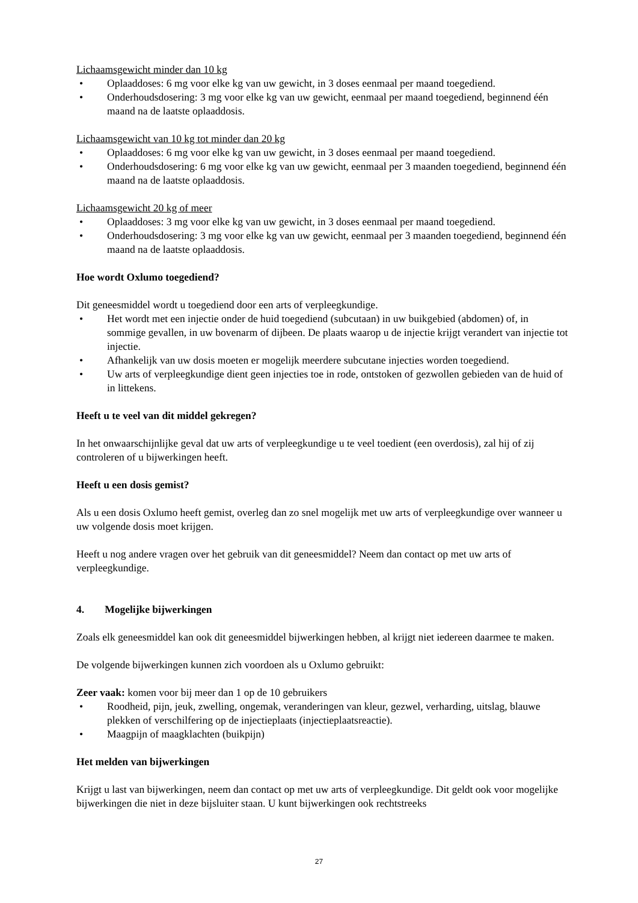Lichaamsgewicht minder dan 10 kg
• Oplaaddoses: 6 mg voor elke kg van uw gewicht, in 3 doses eenmaal per maand toegediend.
• Onderhoudsdosering: 3 mg voor elke kg van uw gewicht, eenmaal per maand toegediend, beginnend één maand na de laatste oplaaddosis.
Lichaamsgewicht van 10 kg tot minder dan 20 kg
• Oplaaddoses: 6 mg voor elke kg van uw gewicht, in 3 doses eenmaal per maand toegediend.
• Onderhoudsdosering: 6 mg voor elke kg van uw gewicht, eenmaal per 3 maanden toegediend, beginnend één maand na de laatste oplaaddosis.
Lichaamsgewicht 20 kg of meer
• Oplaaddoses: 3 mg voor elke kg van uw gewicht, in 3 doses eenmaal per maand toegediend.
• Onderhoudsdosering: 3 mg voor elke kg van uw gewicht, eenmaal per 3 maanden toegediend, beginnend één maand na de laatste oplaaddosis.
Hoe wordt Oxlumo toegediend?
Dit geneesmiddel wordt u toegediend door een arts of verpleegkundige.
• Het wordt met een injectie onder de huid toegediend (subcutaan) in uw buikgebied (abdomen) of, in sommige gevallen, in uw bovenarm of dijbeen. De plaats waarop u de injectie krijgt verandert van injectie tot injectie.
• Afhankelijk van uw dosis moeten er mogelijk meerdere subcutane injecties worden toegediend.
• Uw arts of verpleegkundige dient geen injecties toe in rode, ontstoken of gezwollen gebieden van de huid of in littekens.
Heeft u te veel van dit middel gekregen?
In het onwaarschijnlijke geval dat uw arts of verpleegkundige u te veel toedient (een overdosis), zal hij of zij controleren of u bijwerkingen heeft.
Heeft u een dosis gemist?
Als u een dosis Oxlumo heeft gemist, overleg dan zo snel mogelijk met uw arts of verpleegkundige over wanneer u uw volgende dosis moet krijgen.
Heeft u nog andere vragen over het gebruik van dit geneesmiddel? Neem dan contact op met uw arts of verpleegkundige.
4. Mogelijke bijwerkingen
Zoals elk geneesmiddel kan ook dit geneesmiddel bijwerkingen hebben, al krijgt niet iedereen daarmee te maken.
De volgende bijwerkingen kunnen zich voordoen als u Oxlumo gebruikt:
Zeer vaak: komen voor bij meer dan 1 op de 10 gebruikers
• Roodheid, pijn, jeuk, zwelling, ongemak, veranderingen van kleur, gezwel, verharding, uitslag, blauwe plekken of verschilfering op de injectieplaats (injectieplaatsreactie).
• Maagpijn of maagklachten (buikpijn)
Het melden van bijwerkingen
Krijgt u last van bijwerkingen, neem dan contact op met uw arts of verpleegkundige. Dit geldt ook voor mogelijke bijwerkingen die niet in deze bijsluiter staan. U kunt bijwerkingen ook rechtstreeks
27